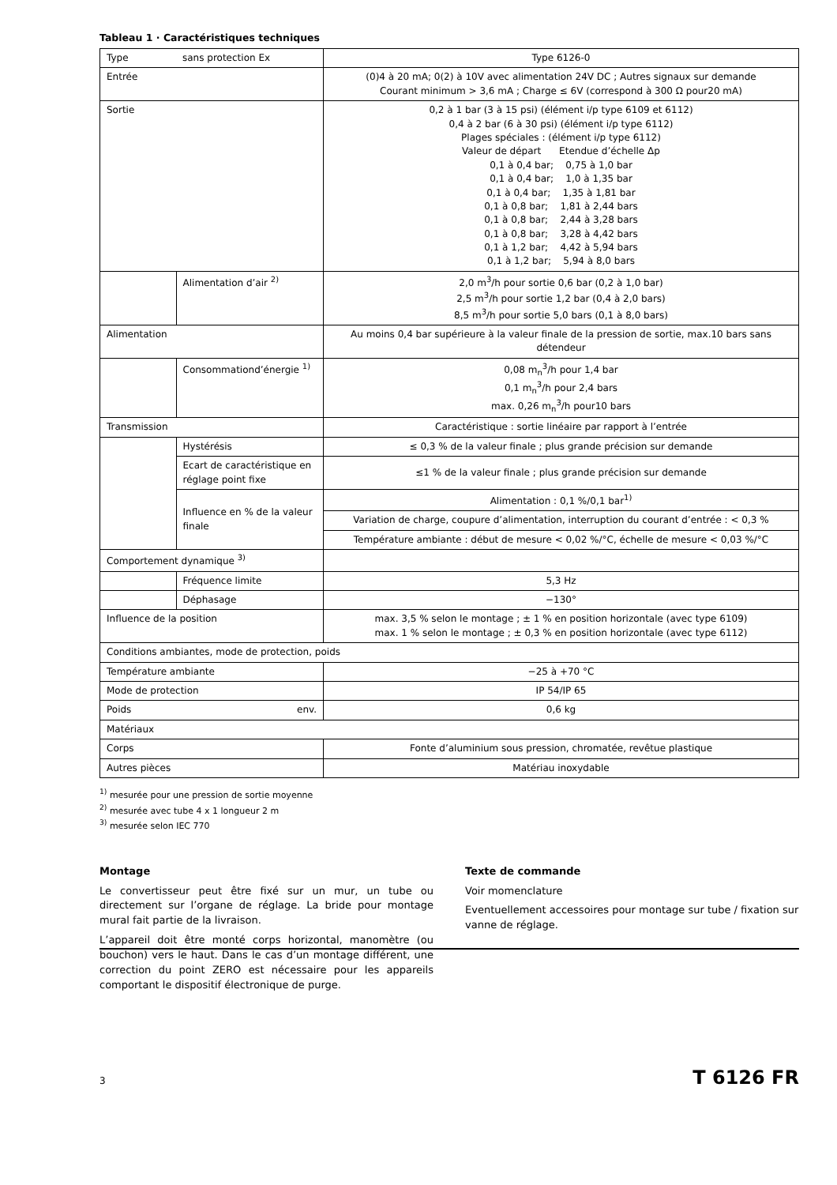Tableau 1 · Caractéristiques techniques
| Type | sans protection Ex | Type 6126-0 |
| Entrée | | (0)4 à 20 mA; 0(2) à 10V avec alimentation 24V DC ; Autres signaux sur demande Courant minimum > 3,6 mA ; Charge ≤ 6V (correspond à 300 Ω pour20 mA) |
| Sortie | | 0,2 à 1 bar (3 à 15 psi) (élément i/p type 6109 et 6112) 0,4 à 2 bar (6 à 30 psi) (élément i/p type 6112) Plages spéciales : (élément i/p type 6112) Valeur de départ Etendue d’échelle Δp 0,1 à 0,4 bar; 0,75 à 1,0 bar 0,1 à 0,4 bar; 1,0 à 1,35 bar 0,1 à 0,4 bar; 1,35 à 1,81 bar 0,1 à 0,8 bar; 1,81 à 2,44 bars 0,1 à 0,8 bar; 2,44 à 3,28 bars 0,1 à 0,8 bar; 3,28 à 4,42 bars 0,1 à 1,2 bar; 4,42 à 5,94 bars 0,1 à 1,2 bar; 5,94 à 8,0 bars |
| | Alimentation d’air <sup>2)</sup> | 2,0 m<sup>3</sup>/h pour sortie 0,6 bar (0,2 à 1,0 bar) 2,5 m<sup>3</sup>/h pour sortie 1,2 bar (0,4 à 2,0 bars) 8,5 m<sup>3</sup>/h pour sortie 5,0 bars (0,1 à 8,0 bars) |
| Alimentation | | Au moins 0,4 bar supérieure à la valeur finale de la pression de sortie, max.10 bars sans détendeur |
| | Consommationd’énergie <sup>1)</sup> | 0,08 m<sub>n</sub><sup>3</sup>/h pour 1,4 bar 0,1 m<sub>n</sub><sup>3</sup>/h pour 2,4 bars max. 0,26 m<sub>n</sub><sup>3</sup>/h pour10 bars |
| Transmission | | Caractéristique : sortie linéaire par rapport à l’entrée |
| | Hystérésis | ≤ 0,3 % de la valeur finale ; plus grande précision sur demande |
| | Ecart de caractéristique en réglage point fixe | ≤1 % de la valeur finale ; plus grande précision sur demande |
| | Influence en % de la valeur finale | Alimentation : 0,1 %/0,1 bar<sup>1)</sup> |
| | | Variation de charge, coupure d’alimentation, interruption du courant d’entrée : < 0,3 % |
| | | Température ambiante : début de mesure < 0,02 %/°C, échelle de mesure < 0,03 %/°C |
| Comportement dynamique <sup>3)</sup> | | |
| | Fréquence limite | 5,3 Hz |
| | Déphasage | −130° |
| Influence de la position | | max. 3,5 % selon le montage ; ± 1 % en position horizontale (avec type 6109) max. 1 % selon le montage ; ± 0,3 % en position horizontale (avec type 6112) |
| Conditions ambiantes, mode de protection, poids | | |
| Température ambiante | | −25 à +70 °C |
| Mode de protection | | IP 54/IP 65 |
| Poids env. | | 0,6 kg |
| Matériaux | | |
| Corps | | Fonte d’aluminium sous pression, chromatée, revêtue plastique |
| Autres pièces | | Matériau inoxydable |
<sup>1)</sup> mesurée pour une pression de sortie moyenne
<sup>2)</sup> mesurée avec tube 4 x 1 longueur 2 m
<sup>3)</sup> mesurée selon IEC 770
Montage
Le convertisseur peut être fixé sur un mur, un tube ou directement sur l’organe de réglage. La bride pour montage mural fait partie de la livraison.
L’appareil doit être monté corps horizontal, manomètre (ou bouchon) vers le haut. Dans le cas d’un montage différent, une correction du point ZERO est nécessaire pour les appareils comportant le dispositif électronique de purge.
Texte de commande
Voir momenclature
Eventuellement accessoires pour montage sur tube / fixation sur vanne de réglage.
3 T 6126 FR